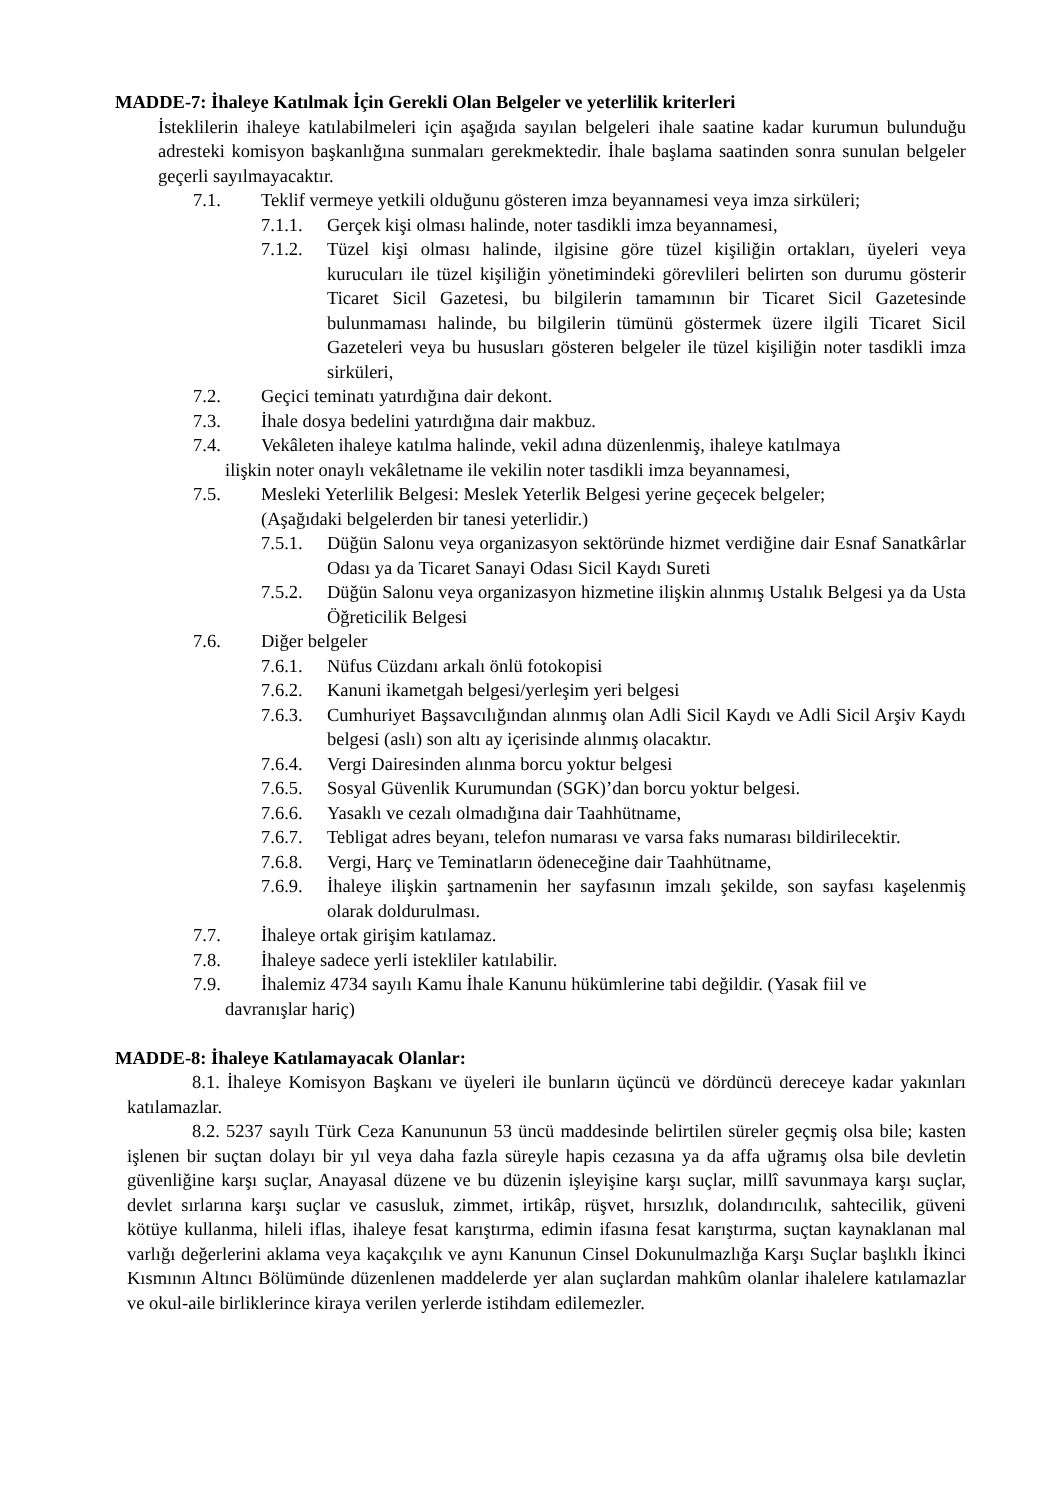MADDE-7: İhaleye Katılmak İçin Gerekli Olan Belgeler ve yeterlilik kriterleri
İsteklilerin ihaleye katılabilmeleri için aşağıda sayılan belgeleri ihale saatine kadar kurumun bulunduğu adresteki komisyon başkanlığına sunmaları gerekmektedir. İhale başlama saatinden sonra sunulan belgeler geçerli sayılmayacaktır.
7.1. Teklif vermeye yetkili olduğunu gösteren imza beyannamesi veya imza sirküleri;
7.1.1. Gerçek kişi olması halinde, noter tasdikli imza beyannamesi,
7.1.2. Tüzel kişi olması halinde, ilgisine göre tüzel kişiliğin ortakları, üyeleri veya kurucuları ile tüzel kişiliğin yönetimindeki görevlileri belirten son durumu gösterir Ticaret Sicil Gazetesi, bu bilgilerin tamamının bir Ticaret Sicil Gazetesinde bulunmaması halinde, bu bilgilerin tümünü göstermek üzere ilgili Ticaret Sicil Gazeteleri veya bu hususları gösteren belgeler ile tüzel kişiliğin noter tasdikli imza sirküleri,
7.2. Geçici teminatı yatırdığına dair dekont.
7.3. İhale dosya bedelini yatırdığına dair makbuz.
7.4. Vekâleten ihaleye katılma halinde, vekil adına düzenlenmiş, ihaleye katılmaya
ilişkin noter onaylı vekâletname ile vekilin noter tasdikli imza beyannamesi,
7.5. Mesleki Yeterlilik Belgesi: Meslek Yeterlik Belgesi yerine geçecek belgeler;
(Aşağıdaki belgelerden bir tanesi yeterlidir.)
7.5.1. Düğün Salonu veya organizasyon sektöründe hizmet verdiğine dair Esnaf Sanatkârlar Odası ya da Ticaret Sanayi Odası Sicil Kaydı Sureti
7.5.2. Düğün Salonu veya organizasyon hizmetine ilişkin alınmış Ustalık Belgesi ya da Usta Öğreticilik Belgesi
7.6. Diğer belgeler
7.6.1. Nüfus Cüzdanı arkalı önlü fotokopisi
7.6.2. Kanuni ikametgah belgesi/yerleşim yeri belgesi
7.6.3. Cumhuriyet Başsavcılığından alınmış olan Adli Sicil Kaydı ve Adli Sicil Arşiv Kaydı belgesi (aslı) son altı ay içerisinde alınmış olacaktır.
7.6.4. Vergi Dairesinden alınma borcu yoktur belgesi
7.6.5. Sosyal Güvenlik Kurumundan (SGK)’dan borcu yoktur belgesi.
7.6.6. Yasaklı ve cezalı olmadığına dair Taahhütname,
7.6.7. Tebligat adres beyanı, telefon numarası ve varsa faks numarası bildirilecektir.
7.6.8. Vergi, Harç ve Teminatların ödeneceğine dair Taahhütname,
7.6.9. İhaleye ilişkin şartnamenin her sayfasının imzalı şekilde, son sayfası kaşelenmiş olarak doldurulması.
7.7. İhaleye ortak girişim katılamaz.
7.8. İhaleye sadece yerli istekliler katılabilir.
7.9. İhalemiz 4734 sayılı Kamu İhale Kanunu hükümlerine tabi değildir. (Yasak fiil ve
davranışlar hariç)
MADDE-8: İhaleye Katılamayacak Olanlar:
8.1. İhaleye Komisyon Başkanı ve üyeleri ile bunların üçüncü ve dördüncü dereceye kadar yakınları katılamazlar.
8.2. 5237 sayılı Türk Ceza Kanununun 53 üncü maddesinde belirtilen süreler geçmiş olsa bile; kasten işlenen bir suçtan dolayı bir yıl veya daha fazla süreyle hapis cezasına ya da affa uğramış olsa bile devletin güvenliğine karşı suçlar, Anayasal düzene ve bu düzenin işleyişine karşı suçlar, millî savunmaya karşı suçlar, devlet sırlarına karşı suçlar ve casusluk, zimmet, irtikâp, rüşvet, hırsızlık, dolandırıcılık, sahtecilik, güveni kötüye kullanma, hileli iflas, ihaleye fesat karıştırma, edimin ifasına fesat karıştırma, suçtan kaynaklanan mal varlığı değerlerini aklama veya kaçakçılık ve aynı Kanunun Cinsel Dokunulmazlığa Karşı Suçlar başlıklı İkinci Kısmının Altıncı Bölümünde düzenlenen maddelerde yer alan suçlardan mahkûm olanlar ihalelere katılamazlar ve okul-aile birliklerince kiraya verilen yerlerde istihdam edilemezler.